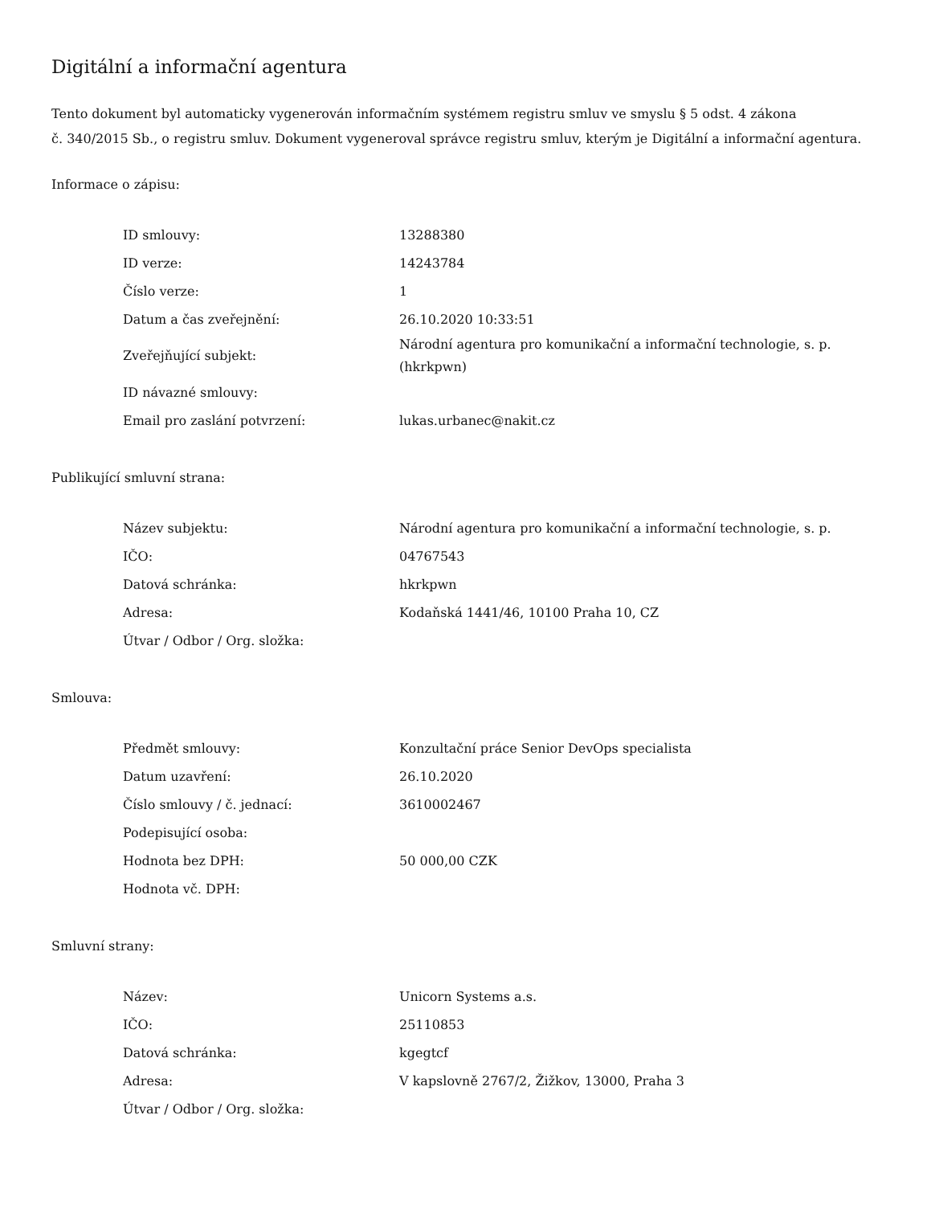Digitální a informační agentura
Tento dokument byl automaticky vygenerován informačním systémem registru smluv ve smyslu § 5 odst. 4 zákona
č. 340/2015 Sb., o registru smluv. Dokument vygeneroval správce registru smluv, kterým je Digitální a informační agentura.
Informace o zápisu:
| ID smlouvy: | 13288380 |
| ID verze: | 14243784 |
| Číslo verze: | 1 |
| Datum a čas zveřejnění: | 26.10.2020 10:33:51 |
| Zveřejňující subjekt: | Národní agentura pro komunikační a informační technologie, s. p. (hkrkpwn) |
| ID návazné smlouvy: | |
| Email pro zaslání potvrzení: | lukas.urbanec@nakit.cz |
Publikující smluvní strana:
| Název subjektu: | Národní agentura pro komunikační a informační technologie, s. p. |
| IČO: | 04767543 |
| Datová schránka: | hkrkpwn |
| Adresa: | Kodaňská 1441/46, 10100 Praha 10, CZ |
| Útvar / Odbor / Org. složka: | |
Smlouva:
| Předmět smlouvy: | Konzultační práce Senior DevOps specialista |
| Datum uzavření: | 26.10.2020 |
| Číslo smlouvy / č. jednací: | 3610002467 |
| Podepisující osoba: | |
| Hodnota bez DPH: | 50 000,00 CZK |
| Hodnota vč. DPH: | |
Smluvní strany:
| Název: | Unicorn Systems a.s. |
| IČO: | 25110853 |
| Datová schránka: | kgegtcf |
| Adresa: | V kapslovně 2767/2, Žižkov, 13000, Praha 3 |
| Útvar / Odbor / Org. složka: | |